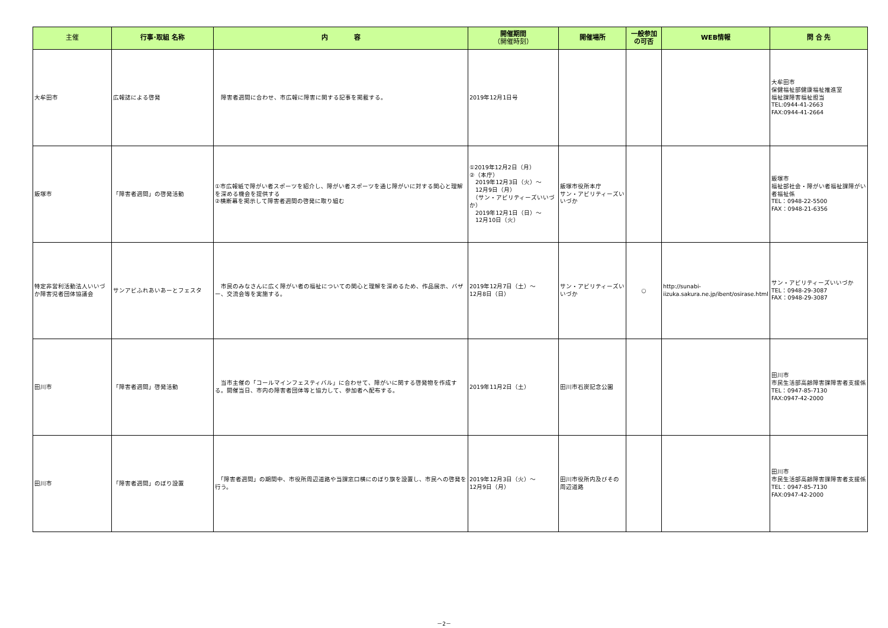| 主催 | 行事･取組 名称 | 内 容 | 開催期間 （開催時刻） | 開催場所 | 一般参加 の可否 | WEB情報 | 問 合 先 |
| --- | --- | --- | --- | --- | --- | --- | --- |
| 大牟田市 | 広報誌による啓発 | 障害者週間に合わせ、市広報に障害に関する記事を掲載する。 | 2019年12月1日号 | | | | 大牟田市 保健福祉部健康福祉推進室 福祉課障害福祉担当 TEL:0944-41-2663 FAX:0944-41-2664 |
| 飯塚市 | 「障害者週間」の啓発活動 | ①市広報紙で障がい者スポーツを紹介し、障がい者スポーツを通じ障がいに対する関心と理解を深める機会を提供する ②横断幕を掲示して障害者週間の啓発に取り組む | ①2019年12月2日（月） ②（本庁） 2019年12月3日（火）～ 12月9日（月） （サン・アビリティーズいいづか） 2019年12月1日（日）～ 12月10日（火） | 飯塚市役所本庁 サン・アビリティーズいいづか | | | 飯塚市 福祉部社会・障がい者福祉課障がい者福祉係 TEL：0948-22-5500 FAX：0948-21-6356 |
| 特定非営利活動法人いいづか障害児者団体協議会 | サンアビふれあいあーとフェスタ | 市民のみなさんに広く障がい者の福祉についての関心と理解を深めるため、作品展示、バザー、交流会等を実施する。 | 2019年12月7日（土）～ 12月8日（日） | サン・アビリティーズいいづか | ○ | http://sunabi-iizuka.sakura.ne.jp/ibent/osirase.html | サン・アビリティーズいいづか TEL：0948-29-3087 FAX：0948-29-3087 |
| 田川市 | 「障害者週間」啓発活動 | 当市主催の「コールマインフェスティバル」に合わせて、障がいに関する啓発物を作成する。開催当日、市内の障害者団体等と協力して、参加者へ配布する。 | 2019年11月2日（土） | 田川市石炭記念公園 | | | 田川市 市民生活部高齢障害課障害者支援係 TEL：0947-85-7130 FAX:0947-42-2000 |
| 田川市 | 「障害者週間」のぼり設置 | 「障害者週間」の期間中、市役所周辺道路や当課窓口横にのぼり旗を設置し、市民への啓発を行う。 | 2019年12月3日（火）～ 12月9日（月） | 田川市役所内及びその周辺道路 | | | 田川市 市民生活部高齢障害課障害者支援係 TEL：0947-85-7130 FAX:0947-42-2000 |
－2－